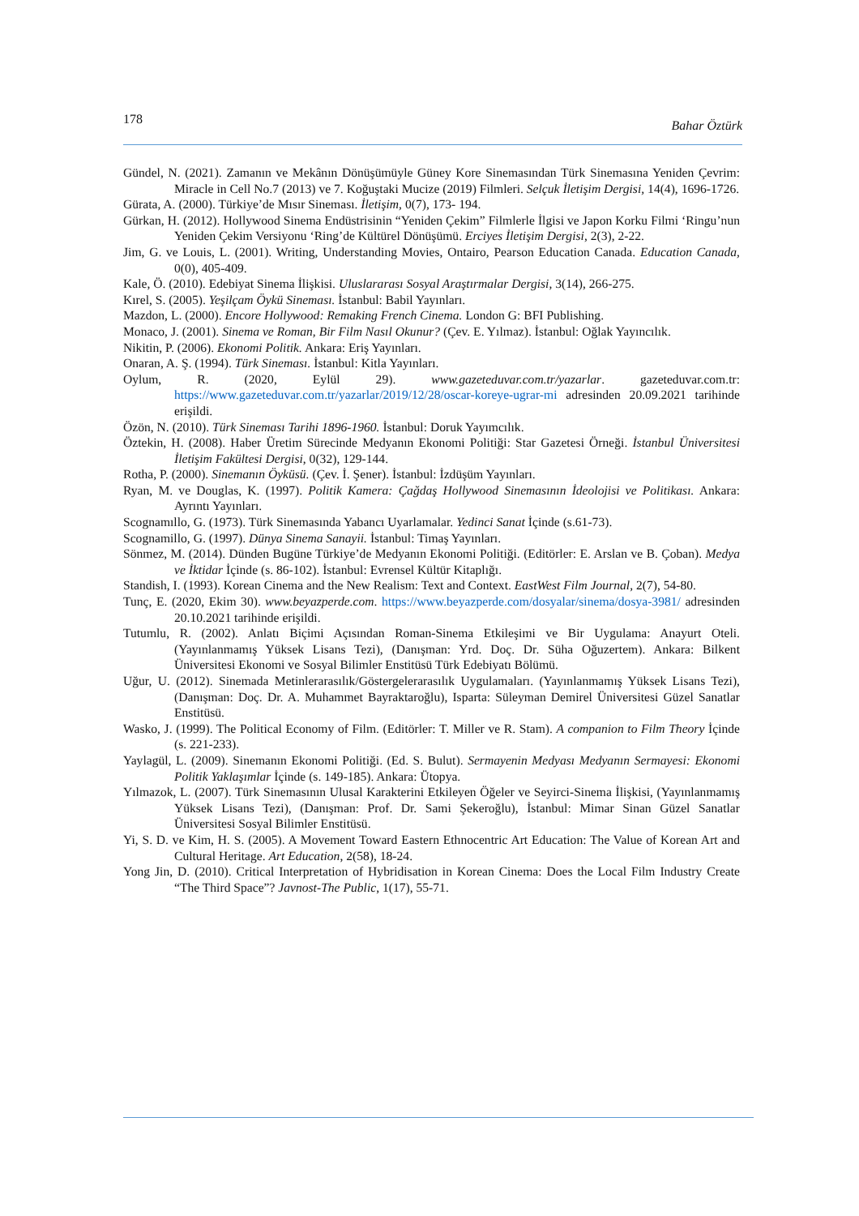178 Bahar Öztürk
Gündel, N. (2021). Zamanın ve Mekânın Dönüşümüyle Güney Kore Sinemasından Türk Sinemasına Yeniden Çevrim: Miracle in Cell No.7 (2013) ve 7. Koğuştaki Mucize (2019) Filmleri. Selçuk İletişim Dergisi, 14(4), 1696-1726.
Gürata, A. (2000). Türkiye’de Mısır Sineması. İletişim, 0(7), 173- 194.
Gürkan, H. (2012). Hollywood Sinema Endüstrisinin “Yeniden Çekim” Filmlerle İlgisi ve Japon Korku Filmi ‘Ringu’nun Yeniden Çekim Versiyonu ‘Ring’de Kültürel Dönüşümü. Erciyes İletişim Dergisi, 2(3), 2-22.
Jim, G. ve Louis, L. (2001). Writing, Understanding Movies, Ontairo, Pearson Education Canada. Education Canada, 0(0), 405-409.
Kale, Ö. (2010). Edebiyat Sinema İlişkisi. Uluslararası Sosyal Araştırmalar Dergisi, 3(14), 266-275.
Kırel, S. (2005). Yeşilçam Öykü Sineması. İstanbul: Babil Yayınları.
Mazdon, L. (2000). Encore Hollywood: Remaking French Cinema. London G: BFI Publishing.
Monaco, J. (2001). Sinema ve Roman, Bir Film Nasıl Okunur? (Çev. E. Yılmaz). İstanbul: Oğlak Yayıncılık.
Nikitin, P. (2006). Ekonomi Politik. Ankara: Eriş Yayınları.
Onaran, A. Ş. (1994). Türk Sineması. İstanbul: Kitla Yayınları.
Oylum, R. (2020, Eylül 29). www.gazeteduvar.com.tr/yazarlar. gazeteduvar.com.tr: https://www.gazeteduvar.com.tr/yazarlar/2019/12/28/oscar-koreye-ugrar-mi adresinden 20.09.2021 tarihinde erişildi.
Özön, N. (2010). Türk Sineması Tarihi 1896-1960. İstanbul: Doruk Yayımcılık.
Öztekin, H. (2008). Haber Üretim Sürecinde Medyanın Ekonomi Politiği: Star Gazetesi Örneği. İstanbul Üniversitesi İletişim Fakültesi Dergisi, 0(32), 129-144.
Rotha, P. (2000). Sinemanın Öyküsü. (Çev. İ. Şener). İstanbul: İzdüşüm Yayınları.
Ryan, M. ve Douglas, K. (1997). Politik Kamera: Çağdaş Hollywood Sinemasının İdeolojisi ve Politikası. Ankara: Ayrıntı Yayınları.
Scognamıllo, G. (1973). Türk Sinemasında Yabancı Uyarlamalar. Yedinci Sanat İçinde (s.61-73).
Scognamillo, G. (1997). Dünya Sinema Sanayii. İstanbul: Timaş Yayınları.
Sönmez, M. (2014). Dünden Bugüne Türkiye’de Medyanın Ekonomi Politiği. (Editörler: E. Arslan ve B. Çoban). Medya ve İktidar İçinde (s. 86-102). İstanbul: Evrensel Kültür Kitaplığı.
Standish, I. (1993). Korean Cinema and the New Realism: Text and Context. EastWest Film Journal, 2(7), 54-80.
Tunç, E. (2020, Ekim 30). www.beyazperde.com. https://www.beyazperde.com/dosyalar/sinema/dosya-3981/ adresinden 20.10.2021 tarihinde erişildi.
Tutumlu, R. (2002). Anlatı Biçimi Açısından Roman-Sinema Etkileşimi ve Bir Uygulama: Anayurt Oteli. (Yayınlanmamış Yüksek Lisans Tezi), (Danışman: Yrd. Doç. Dr. Süha Oğuzertem). Ankara: Bilkent Üniversitesi Ekonomi ve Sosyal Bilimler Enstitüsü Türk Edebiyatı Bölümü.
Uğur, U. (2012). Sinemada Metinlerarasılık/Göstergelerarasılık Uygulamaları. (Yayınlanmamış Yüksek Lisans Tezi), (Danışman: Doç. Dr. A. Muhammet Bayraktaroğlu), Isparta: Süleyman Demirel Üniversitesi Güzel Sanatlar Enstitüsü.
Wasko, J. (1999). The Political Economy of Film. (Editörler: T. Miller ve R. Stam). A companion to Film Theory İçinde (s. 221-233).
Yaylagül, L. (2009). Sinemanın Ekonomi Politiği. (Ed. S. Bulut). Sermayenin Medyası Medyanın Sermayesi: Ekonomi Politik Yaklaşımlar İçinde (s. 149-185). Ankara: Ütopya.
Yılmazok, L. (2007). Türk Sinemasının Ulusal Karakterini Etkileyen Öğeler ve Seyirci-Sinema İlişkisi, (Yayınlanmamış Yüksek Lisans Tezi), (Danışman: Prof. Dr. Sami Şekeroğlu), İstanbul: Mimar Sinan Güzel Sanatlar Üniversitesi Sosyal Bilimler Enstitüsü.
Yi, S. D. ve Kim, H. S. (2005). A Movement Toward Eastern Ethnocentric Art Education: The Value of Korean Art and Cultural Heritage. Art Education, 2(58), 18-24.
Yong Jin, D. (2010). Critical Interpretation of Hybridisation in Korean Cinema: Does the Local Film Industry Create “The Third Space”? Javnost-The Public, 1(17), 55-71.